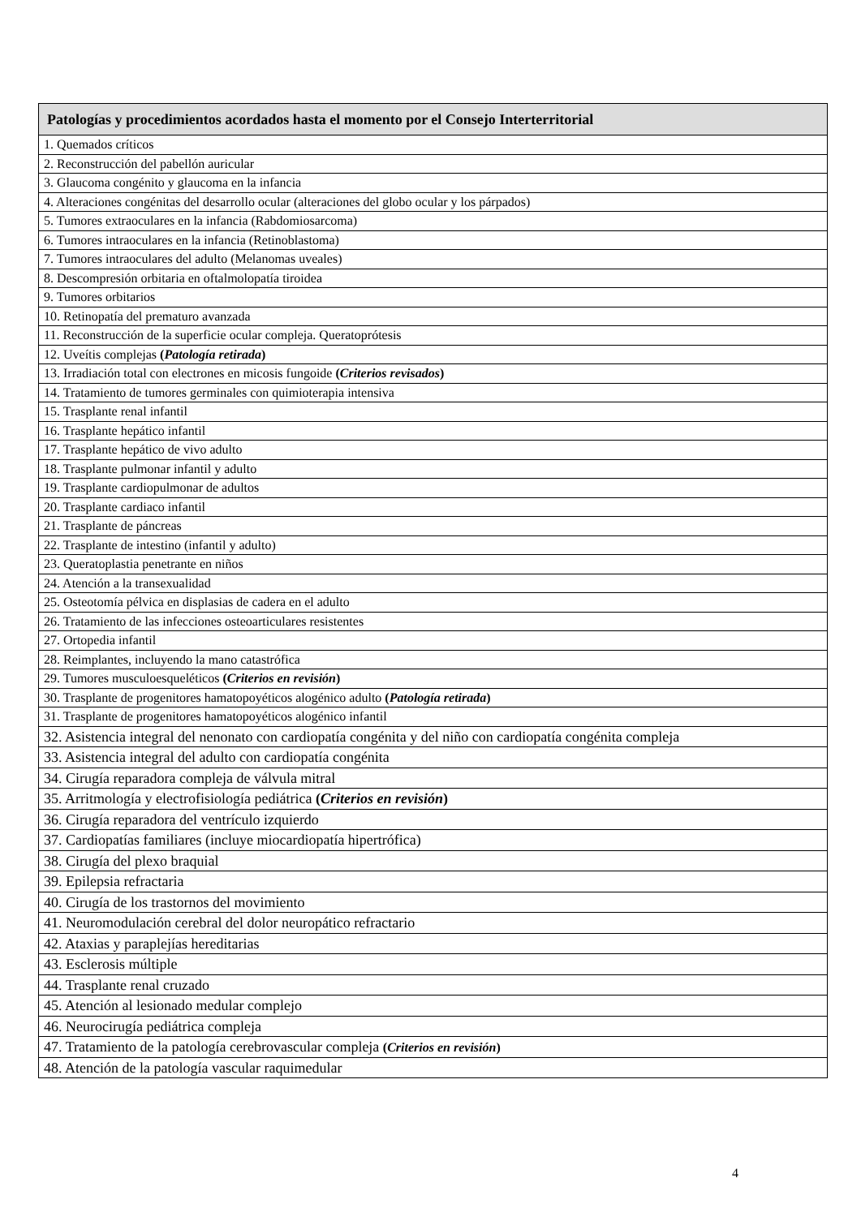| Patologías y procedimientos acordados hasta el momento por el Consejo Interterritorial |
| --- |
| 1. Quemados críticos |
| 2. Reconstrucción del pabellón auricular |
| 3. Glaucoma congénito y glaucoma en la infancia |
| 4. Alteraciones congénitas del desarrollo ocular (alteraciones del globo ocular y los párpados) |
| 5. Tumores extraoculares en la infancia (Rabdomiosarcoma) |
| 6. Tumores intraoculares en la infancia (Retinoblastoma) |
| 7. Tumores intraoculares del adulto (Melanomas uveales) |
| 8. Descompresión orbitaria en oftalmolopatía tiroidea |
| 9. Tumores orbitarios |
| 10. Retinopatía del prematuro avanzada |
| 11. Reconstrucción de la superficie ocular compleja. Queratoprótesis |
| 12. Uveítis complejas ( Patología retirada ) |
| 13. Irradiación total con electrones en micosis fungoide ( Criterios revisados ) |
| 14. Tratamiento de tumores germinales con quimioterapia intensiva |
| 15. Trasplante renal infantil |
| 16. Trasplante hepático infantil |
| 17. Trasplante hepático de vivo adulto |
| 18. Trasplante pulmonar infantil y adulto |
| 19. Trasplante cardiopulmonar de adultos |
| 20. Trasplante cardiaco infantil |
| 21. Trasplante de páncreas |
| 22. Trasplante de intestino (infantil y adulto) |
| 23. Queratoplastia penetrante en niños |
| 24. Atención a la transexualidad |
| 25. Osteotomía pélvica en displasias de cadera en el adulto |
| 26. Tratamiento de las infecciones osteoarticulares resistentes |
| 27. Ortopedia infantil |
| 28. Reimplantes, incluyendo la mano catastrófica |
| 29. Tumores musculoesqueléticos ( Criterios en revisión ) |
| 30. Trasplante de progenitores hamatopoyéticos alogénico adulto ( Patología retirada ) |
| 31. Trasplante de progenitores hamatopoyéticos alogénico infantil |
| 32. Asistencia integral del nenonato con cardiopatía congénita y del niño con cardiopatía congénita compleja |
| 33. Asistencia integral del adulto con cardiopatía congénita |
| 34. Cirugía reparadora compleja de válvula mitral |
| 35. Arritmología y electrofisiología pediátrica ( Criterios en revisión ) |
| 36. Cirugía reparadora del ventrículo izquierdo |
| 37. Cardiopatías familiares (incluye miocardiopatía hipertrófica) |
| 38. Cirugía del plexo braquial |
| 39. Epilepsia refractaria |
| 40. Cirugía de los trastornos del movimiento |
| 41. Neuromodulación cerebral del dolor neuropático refractario |
| 42. Ataxias y paraplejías hereditarias |
| 43. Esclerosis múltiple |
| 44. Trasplante renal cruzado |
| 45. Atención al lesionado medular complejo |
| 46. Neurocirugía pediátrica compleja |
| 47. Tratamiento de la patología cerebrovascular compleja ( Criterios en revisión ) |
| 48. Atención de la patología vascular raquimedular |
4